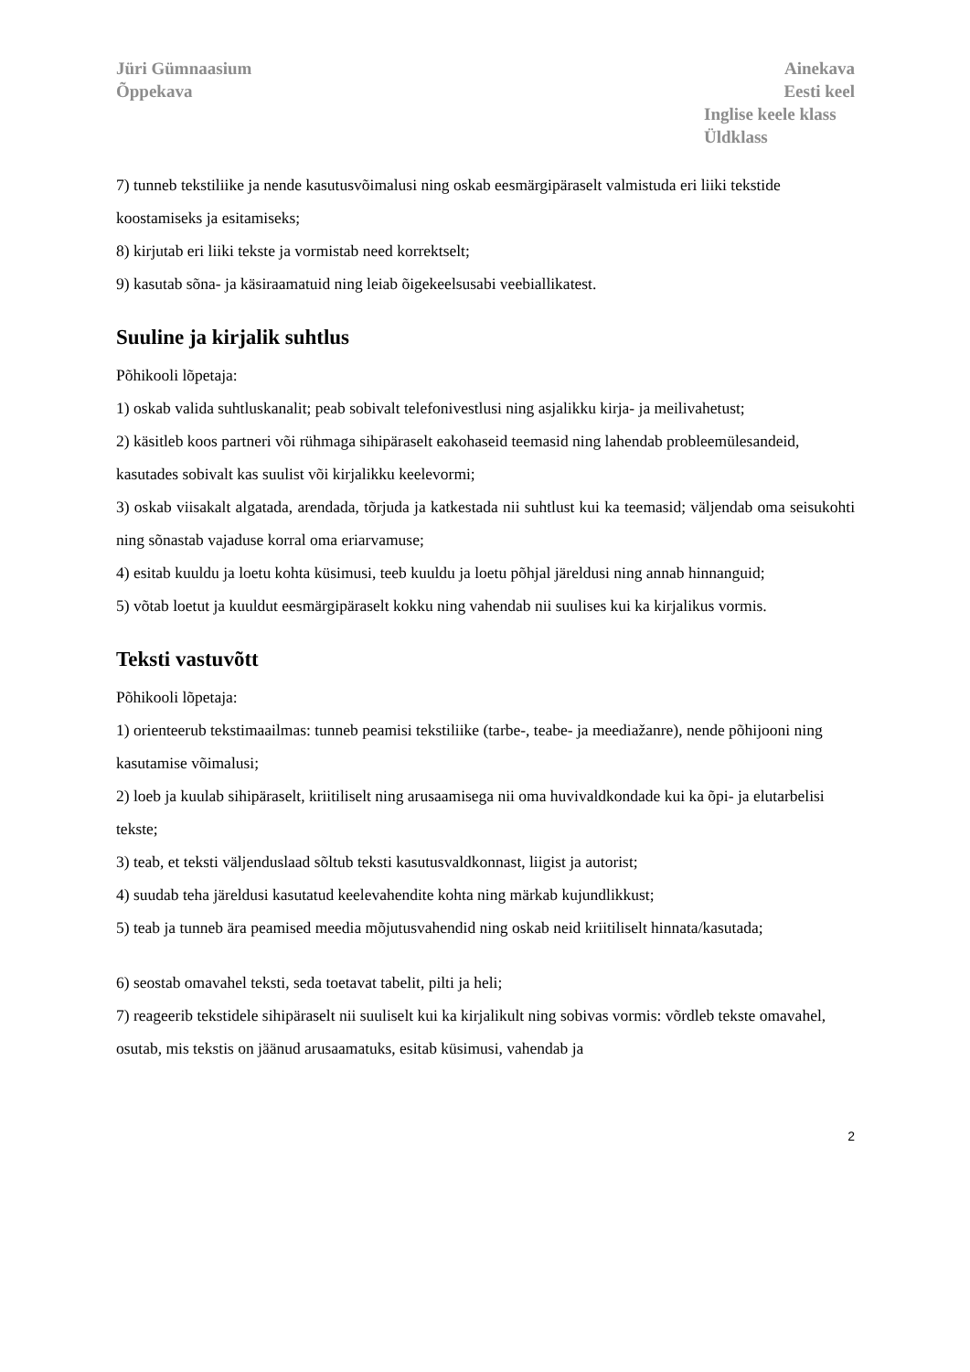Jüri Gümnaasium
Õppekava
Ainekava
Eesti keel
Inglise keele klass
Üldklass
7) tunneb tekstiliike ja nende kasutusvõimalusi ning oskab eesmärgipäraselt valmistuda eri liiki tekstide koostamiseks ja esitamiseks;
8) kirjutab eri liiki tekste ja vormistab need korrektselt;
9) kasutab sõna- ja käsiraamatuid ning leiab õigekeelsusabi veebiallikatest.
Suuline ja kirjalik suhtlus
Põhikooli lõpetaja:
1) oskab valida suhtluskanalit; peab sobivalt telefonivestlusi ning asjalikku kirja- ja meilivahetust;
2) käsitleb koos partneri või rühmaga sihipäraselt eakohaseid teemasid ning lahendab probleemülesandeid, kasutades sobivalt kas suulist või kirjalikku keelevormi;
3) oskab viisakalt algatada, arendada, tõrjuda ja katkestada nii suhtlust kui ka teemasid; väljendab oma seisukohti ning sõnastab vajaduse korral oma eriarvamuse;
4) esitab kuuldu ja loetu kohta küsimusi, teeb kuuldu ja loetu põhjal järeldusi ning annab hinnanguid;
5) võtab loetut ja kuuldut eesmärgipäraselt kokku ning vahendab nii suulises kui ka kirjalikus vormis.
Teksti vastuvõtt
Põhikooli lõpetaja:
1) orienteerub tekstimaailmas: tunneb peamisi tekstiliike (tarbe-, teabe- ja meediažanre), nende põhijooni ning kasutamise võimalusi;
2) loeb ja kuulab sihipäraselt, kriitiliselt ning arusaamisega nii oma huvivaldkondade kui ka õpi- ja elutarbelisi tekste;
3) teab, et teksti väljenduslaad sõltub teksti kasutusvaldkonnast, liigist ja autorist;
4) suudab teha järeldusi kasutatud keelevahendite kohta ning märkab kujundlikkust;
5) teab ja tunneb ära peamised meedia mõjutusvahendid ning oskab neid kriitiliselt hinnata/kasutada;
6) seostab omavahel teksti, seda toetavat tabelit, pilti ja heli;
7) reageerib tekstidele sihipäraselt nii suuliselt kui ka kirjalikult ning sobivas vormis: võrdleb tekste omavahel, osutab, mis tekstis on jäänud arusaamatuks, esitab küsimusi, vahendab ja
2